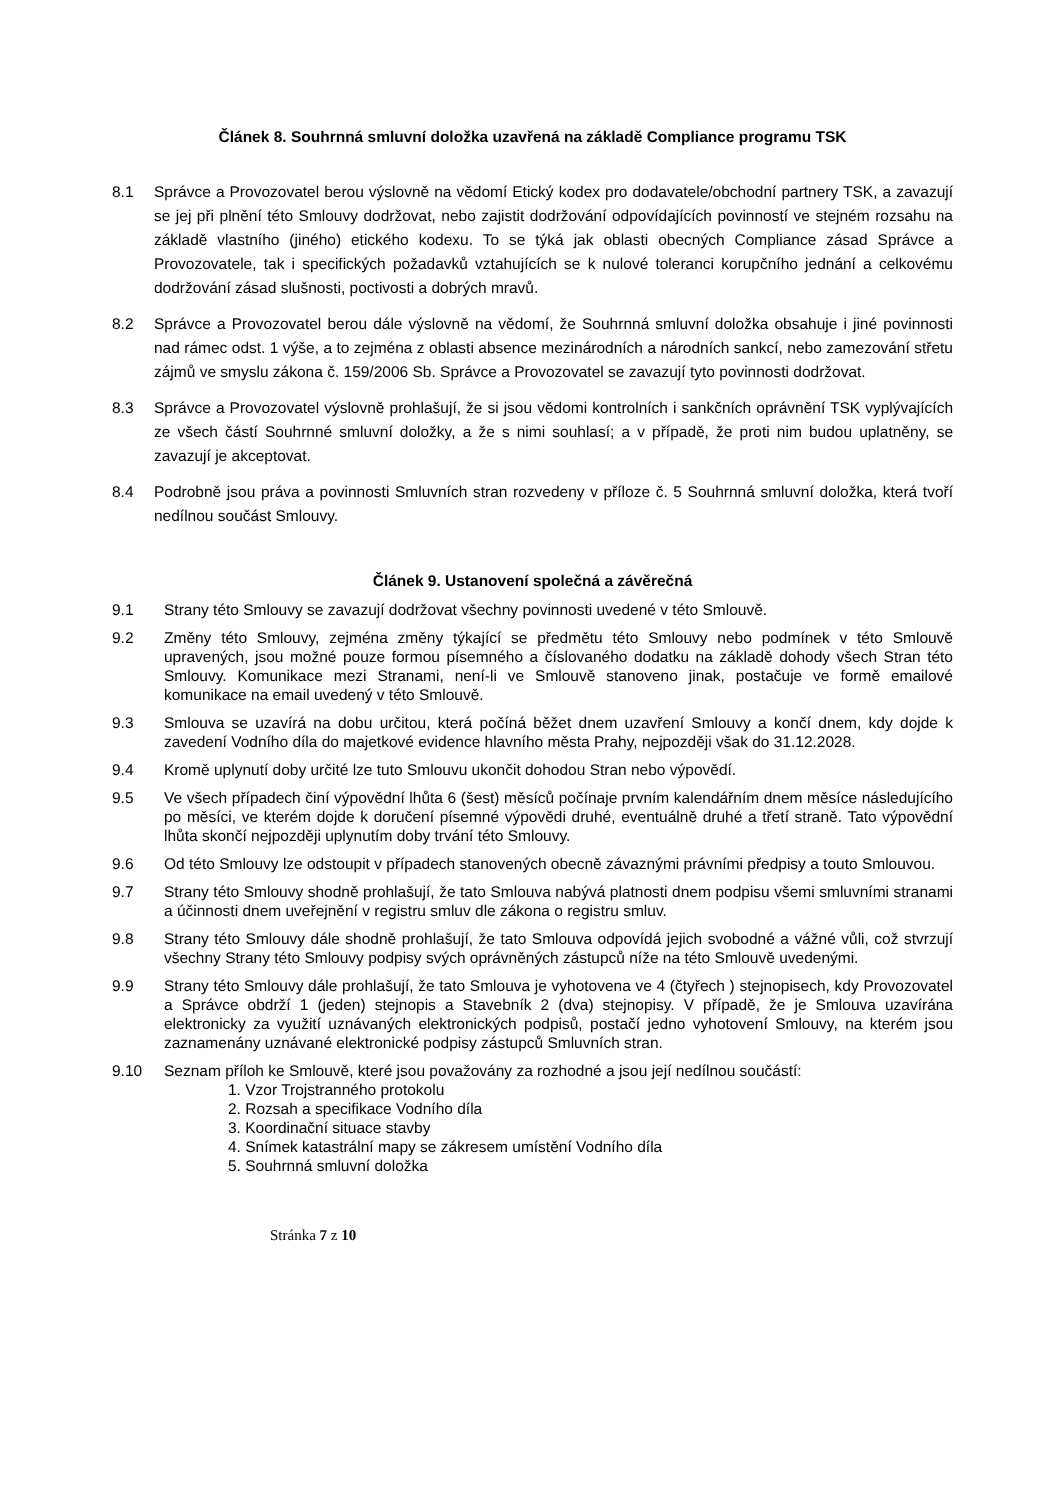Článek 8. Souhrnná smluvní doložka uzavřená na základě Compliance programu TSK
8.1 Správce a Provozovatel berou výslovně na vědomí Etický kodex pro dodavatele/obchodní partnery TSK, a zavazují se jej při plnění této Smlouvy dodržovat, nebo zajistit dodržování odpovídajících povinností ve stejném rozsahu na základě vlastního (jiného) etického kodexu. To se týká jak oblasti obecných Compliance zásad Správce a Provozovatele, tak i specifických požadavků vztahujících se k nulové toleranci korupčního jednání a celkovému dodržování zásad slušnosti, poctivosti a dobrých mravů.
8.2 Správce a Provozovatel berou dále výslovně na vědomí, že Souhrnná smluvní doložka obsahuje i jiné povinnosti nad rámec odst. 1 výše, a to zejména z oblasti absence mezinárodních a národních sankcí, nebo zamezování střetu zájmů ve smyslu zákona č. 159/2006 Sb. Správce a Provozovatel se zavazují tyto povinnosti dodržovat.
8.3 Správce a Provozovatel výslovně prohlašují, že si jsou vědomi kontrolních i sankčních oprávnění TSK vyplývajících ze všech částí Souhrnné smluvní doložky, a že s nimi souhlasí; a v případě, že proti nim budou uplatněny, se zavazují je akceptovat.
8.4 Podrobně jsou práva a povinnosti Smluvních stran rozvedeny v příloze č. 5 Souhrnná smluvní doložka, která tvoří nedílnou součást Smlouvy.
Článek 9. Ustanovení společná a závěrečná
9.1 Strany této Smlouvy se zavazují dodržovat všechny povinnosti uvedené v této Smlouvě.
9.2 Změny této Smlouvy, zejména změny týkající se předmětu této Smlouvy nebo podmínek v této Smlouvě upravených, jsou možné pouze formou písemného a číslovaného dodatku na základě dohody všech Stran této Smlouvy. Komunikace mezi Stranami, není-li ve Smlouvě stanoveno jinak, postačuje ve formě emailové komunikace na email uvedený v této Smlouvě.
9.3 Smlouva se uzavírá na dobu určitou, která počíná běžet dnem uzavření Smlouvy a končí dnem, kdy dojde k zavedení Vodního díla do majetkové evidence hlavního města Prahy, nejpozději však do 31.12.2028.
9.4 Kromě uplynutí doby určité lze tuto Smlouvu ukončit dohodou Stran nebo výpovědí.
9.5 Ve všech případech činí výpovědní lhůta 6 (šest) měsíců počínaje prvním kalendářním dnem měsíce následujícího po měsíci, ve kterém dojde k doručení písemné výpovědi druhé, eventuálně druhé a třetí straně. Tato výpovědní lhůta skončí nejpozději uplynutím doby trvání této Smlouvy.
9.6 Od této Smlouvy lze odstoupit v případech stanovených obecně závaznými právními předpisy a touto Smlouvou.
9.7 Strany této Smlouvy shodně prohlašují, že tato Smlouva nabývá platnosti dnem podpisu všemi smluvními stranami a účinnosti dnem uveřejnění v registru smluv dle zákona o registru smluv.
9.8 Strany této Smlouvy dále shodně prohlašují, že tato Smlouva odpovídá jejich svobodné a vážné vůli, což stvrzují všechny Strany této Smlouvy podpisy svých oprávněných zástupců níže na této Smlouvě uvedenými.
9.9 Strany této Smlouvy dále prohlašují, že tato Smlouva je vyhotovena ve 4 (čtyřech ) stejnopisech, kdy Provozovatel a Správce obdrží 1 (jeden) stejnopis a Stavebník 2 (dva) stejnopisy. V případě, že je Smlouva uzavírána elektronicky za využití uznávaných elektronických podpisů, postačí jedno vyhotovení Smlouvy, na kterém jsou zaznamenány uznávané elektronické podpisy zástupců Smluvních stran.
9.10 Seznam příloh ke Smlouvě, které jsou považovány za rozhodné a jsou její nedílnou součástí:
1. Vzor Trojstranného protokolu
2. Rozsah a specifikace Vodního díla
3. Koordinační situace stavby
4. Snímek katastrální mapy se zákresem umístění Vodního díla
5. Souhrnná smluvní doložka
Stránka 7 z 10